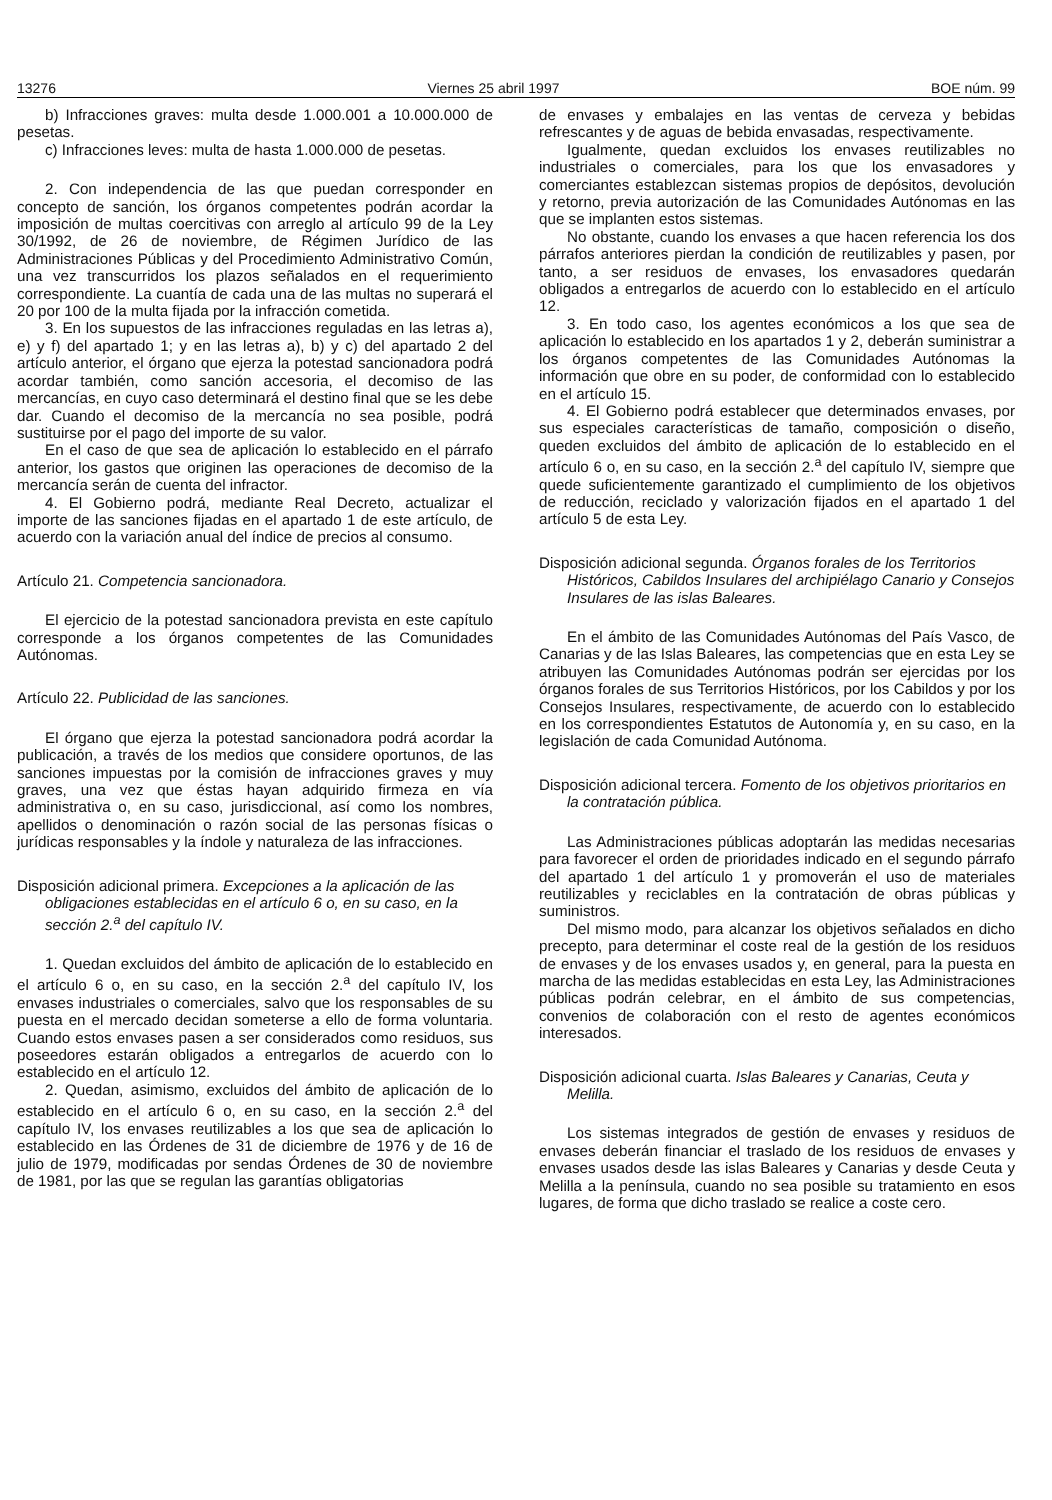13276 Viernes 25 abril 1997 BOE núm. 99
b) Infracciones graves: multa desde 1.000.001 a 10.000.000 de pesetas.
c) Infracciones leves: multa de hasta 1.000.000 de pesetas.
2. Con independencia de las que puedan corresponder en concepto de sanción, los órganos competentes podrán acordar la imposición de multas coercitivas con arreglo al artículo 99 de la Ley 30/1992, de 26 de noviembre, de Régimen Jurídico de las Administraciones Públicas y del Procedimiento Administrativo Común, una vez transcurridos los plazos señalados en el requerimiento correspondiente. La cuantía de cada una de las multas no superará el 20 por 100 de la multa fijada por la infracción cometida.
3. En los supuestos de las infracciones reguladas en las letras a), e) y f) del apartado 1; y en las letras a), b) y c) del apartado 2 del artículo anterior, el órgano que ejerza la potestad sancionadora podrá acordar también, como sanción accesoria, el decomiso de las mercancías, en cuyo caso determinará el destino final que se les debe dar. Cuando el decomiso de la mercancía no sea posible, podrá sustituirse por el pago del importe de su valor.
En el caso de que sea de aplicación lo establecido en el párrafo anterior, los gastos que originen las operaciones de decomiso de la mercancía serán de cuenta del infractor.
4. El Gobierno podrá, mediante Real Decreto, actualizar el importe de las sanciones fijadas en el apartado 1 de este artículo, de acuerdo con la variación anual del índice de precios al consumo.
Artículo 21. Competencia sancionadora.
El ejercicio de la potestad sancionadora prevista en este capítulo corresponde a los órganos competentes de las Comunidades Autónomas.
Artículo 22. Publicidad de las sanciones.
El órgano que ejerza la potestad sancionadora podrá acordar la publicación, a través de los medios que considere oportunos, de las sanciones impuestas por la comisión de infracciones graves y muy graves, una vez que éstas hayan adquirido firmeza en vía administrativa o, en su caso, jurisdiccional, así como los nombres, apellidos o denominación o razón social de las personas físicas o jurídicas responsables y la índole y naturaleza de las infracciones.
Disposición adicional primera. Excepciones a la aplicación de las obligaciones establecidas en el artículo 6 o, en su caso, en la sección 2.<sup>a</sup> del capítulo IV.
1. Quedan excluidos del ámbito de aplicación de lo establecido en el artículo 6 o, en su caso, en la sección 2.<sup>a</sup> del capítulo IV, los envases industriales o comerciales, salvo que los responsables de su puesta en el mercado decidan someterse a ello de forma voluntaria. Cuando estos envases pasen a ser considerados como residuos, sus poseedores estarán obligados a entregarlos de acuerdo con lo establecido en el artículo 12.
2. Quedan, asimismo, excluidos del ámbito de aplicación de lo establecido en el artículo 6 o, en su caso, en la sección 2.<sup>a</sup> del capítulo IV, los envases reutilizables a los que sea de aplicación lo establecido en las Órdenes de 31 de diciembre de 1976 y de 16 de julio de 1979, modificadas por sendas Órdenes de 30 de noviembre de 1981, por las que se regulan las garantías obligatorias
de envases y embalajes en las ventas de cerveza y bebidas refrescantes y de aguas de bebida envasadas, respectivamente.
Igualmente, quedan excluidos los envases reutilizables no industriales o comerciales, para los que los envasadores y comerciantes establezcan sistemas propios de depósitos, devolución y retorno, previa autorización de las Comunidades Autónomas en las que se implanten estos sistemas.
No obstante, cuando los envases a que hacen referencia los dos párrafos anteriores pierdan la condición de reutilizables y pasen, por tanto, a ser residuos de envases, los envasadores quedarán obligados a entregarlos de acuerdo con lo establecido en el artículo 12.
3. En todo caso, los agentes económicos a los que sea de aplicación lo establecido en los apartados 1 y 2, deberán suministrar a los órganos competentes de las Comunidades Autónomas la información que obre en su poder, de conformidad con lo establecido en el artículo 15.
4. El Gobierno podrá establecer que determinados envases, por sus especiales características de tamaño, composición o diseño, queden excluidos del ámbito de aplicación de lo establecido en el artículo 6 o, en su caso, en la sección 2.<sup>a</sup> del capítulo IV, siempre que quede suficientemente garantizado el cumplimiento de los objetivos de reducción, reciclado y valorización fijados en el apartado 1 del artículo 5 de esta Ley.
Disposición adicional segunda. Órganos forales de los Territorios Históricos, Cabildos Insulares del archipiélago Canario y Consejos Insulares de las islas Baleares.
En el ámbito de las Comunidades Autónomas del País Vasco, de Canarias y de las Islas Baleares, las competencias que en esta Ley se atribuyen las Comunidades Autónomas podrán ser ejercidas por los órganos forales de sus Territorios Históricos, por los Cabildos y por los Consejos Insulares, respectivamente, de acuerdo con lo establecido en los correspondientes Estatutos de Autonomía y, en su caso, en la legislación de cada Comunidad Autónoma.
Disposición adicional tercera. Fomento de los objetivos prioritarios en la contratación pública.
Las Administraciones públicas adoptarán las medidas necesarias para favorecer el orden de prioridades indicado en el segundo párrafo del apartado 1 del artículo 1 y promoverán el uso de materiales reutilizables y reciclables en la contratación de obras públicas y suministros.
Del mismo modo, para alcanzar los objetivos señalados en dicho precepto, para determinar el coste real de la gestión de los residuos de envases y de los envases usados y, en general, para la puesta en marcha de las medidas establecidas en esta Ley, las Administraciones públicas podrán celebrar, en el ámbito de sus competencias, convenios de colaboración con el resto de agentes económicos interesados.
Disposición adicional cuarta. Islas Baleares y Canarias, Ceuta y Melilla.
Los sistemas integrados de gestión de envases y residuos de envases deberán financiar el traslado de los residuos de envases y envases usados desde las islas Baleares y Canarias y desde Ceuta y Melilla a la península, cuando no sea posible su tratamiento en esos lugares, de forma que dicho traslado se realice a coste cero.